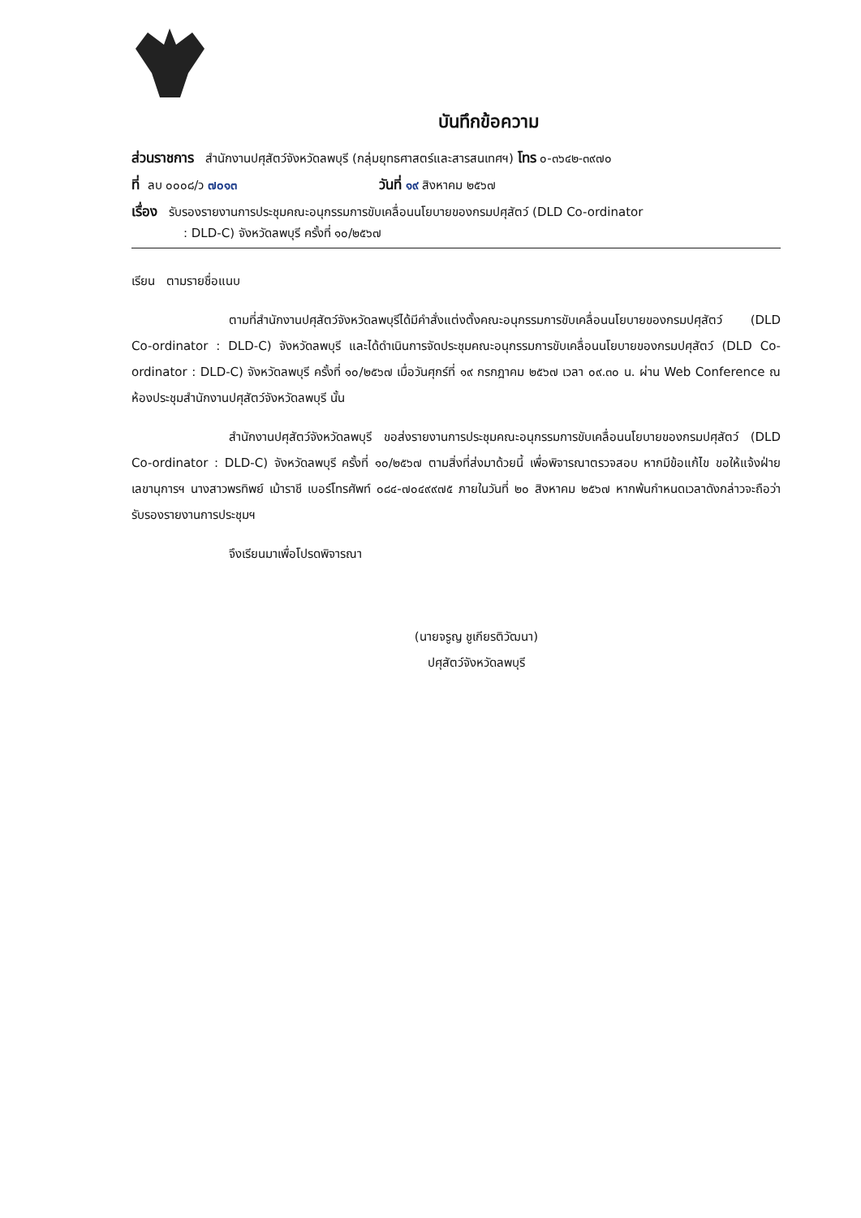บันทึกข้อความ
ส่วนราชการ สำนักงานปศุสัตว์จังหวัดลพบุรี (กลุ่มยุทธศาสตร์และสารสนเทศฯ) โทร ๐-๓๖๔๒-๓๙๗๐
ที่ ลบ ๐๐๐๘/ว ๗๐๑๓ วันที่ ๑๙ สิงหาคม ๒๕๖๗
เรื่อง รับรองรายงานการประชุมคณะอนุกรรมการขับเคลื่อนนโยบายของกรมปศุสัตว์ (DLD Co-ordinator
: DLD-C) จังหวัดลพบุรี ครั้งที่ ๑๐/๒๕๖๗
เรียน ตามรายชื่อแนบ
ตามที่สำนักงานปศุสัตว์จังหวัดลพบุรีได้มีคำสั่งแต่งตั้งคณะอนุกรรมการขับเคลื่อนนโยบายของกรมปศุสัตว์ (DLD Co-ordinator : DLD-C) จังหวัดลพบุรี และได้ดำเนินการจัดประชุมคณะอนุกรรมการขับเคลื่อนนโยบายของกรมปศุสัตว์ (DLD Co-ordinator : DLD-C) จังหวัดลพบุรี ครั้งที่ ๑๐/๒๕๖๗ เมื่อวันศุกร์ที่ ๑๙ กรกฎาคม ๒๕๖๗ เวลา ๐๙.๓๐ น. ผ่าน Web Conference ณ ห้องประชุมสำนักงานปศุสัตว์จังหวัดลพบุรี นั้น
สำนักงานปศุสัตว์จังหวัดลพบุรี ขอส่งรายงานการประชุมคณะอนุกรรมการขับเคลื่อนนโยบายของกรมปศุสัตว์ (DLD Co-ordinator : DLD-C) จังหวัดลพบุรี ครั้งที่ ๑๐/๒๕๖๗ ตามสิ่งที่ส่งมาด้วยนี้ เพื่อพิจารณาตรวจสอบ หากมีข้อแก้ไข ขอให้แจ้งฝ่ายเลขานุการฯ นางสาวพรทิพย์ เม้าราชี เบอร์โทรศัพท์ ๐๘๔-๗๐๔๙๙๗๕ ภายในวันที่ ๒๐ สิงหาคม ๒๕๖๗ หากพ้นกำหนดเวลาดังกล่าวจะถือว่ารับรองรายงานการประชุมฯ
จึงเรียนมาเพื่อโปรดพิจารณา
(นายจรูญ ชูเกียรติวัฒนา)
ปศุสัตว์จังหวัดลพบุรี